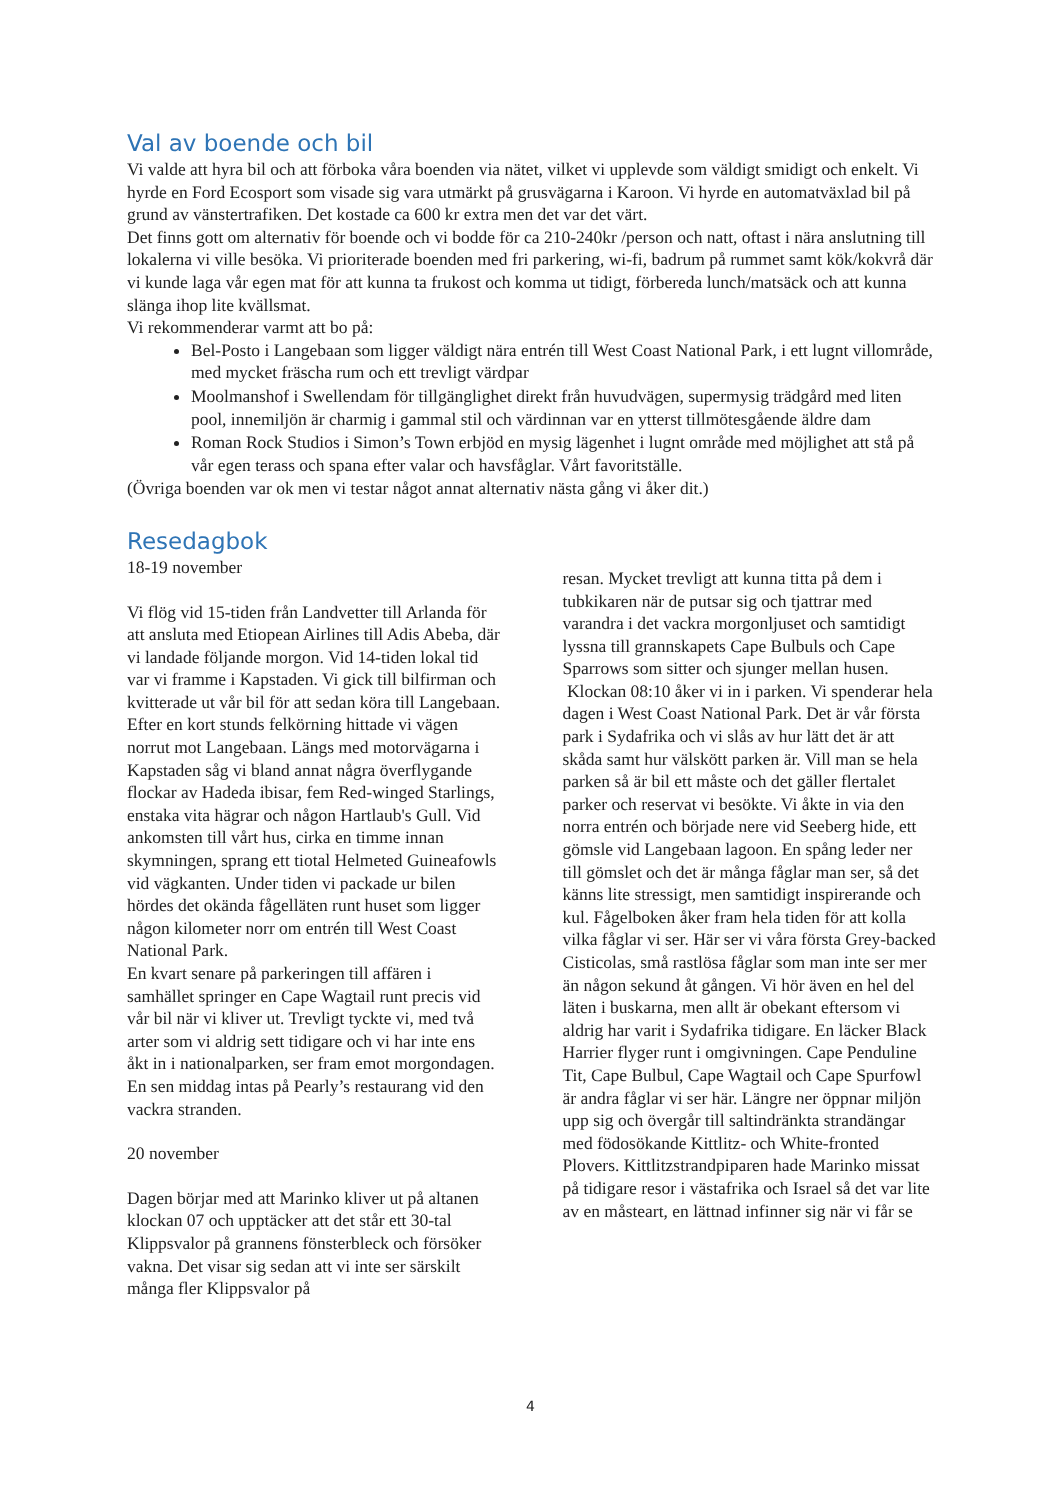Val av boende och bil
Vi valde att hyra bil och att förboka våra boenden via nätet, vilket vi upplevde som väldigt smidigt och enkelt. Vi hyrde en Ford Ecosport som visade sig vara utmärkt på grusvägarna i Karoon. Vi hyrde en automatväxlad bil på grund av vänstertrafiken. Det kostade ca 600 kr extra men det var det värt.
Det finns gott om alternativ för boende och vi bodde för ca 210-240kr /person och natt, oftast i nära anslutning till lokalerna vi ville besöka. Vi prioriterade boenden med fri parkering, wi-fi, badrum på rummet samt kök/kokvrå där vi kunde laga vår egen mat för att kunna ta frukost och komma ut tidigt, förbereda lunch/matsäck och att kunna slänga ihop lite kvällsmat.
Vi rekommenderar varmt att bo på:
Bel-Posto i Langebaan som ligger väldigt nära entrén till West Coast National Park, i ett lugnt villområde, med mycket fräscha rum och ett trevligt värdpar
Moolmanshof i Swellendam för tillgänglighet direkt från huvudvägen, supermysig trädgård med liten pool, innemiljön är charmig i gammal stil och värdinnan var en ytterst tillmötesgående äldre dam
Roman Rock Studios i Simon’s Town erbjöd en mysig lägenhet i lugnt område med möjlighet att stå på vår egen terass och spana efter valar och havsfåglar. Vårt favoritställe.
(Övriga boenden var ok men vi testar något annat alternativ nästa gång vi åker dit.)
Resedagbok
18-19 november
Vi flög vid 15-tiden från Landvetter till Arlanda för att ansluta med Etiopean Airlines till Adis Abeba, där vi landade följande morgon. Vid 14-tiden lokal tid var vi framme i Kapstaden. Vi gick till bilfirman och kvitterade ut vår bil för att sedan köra till Langebaan. Efter en kort stunds felkörning hittade vi vägen norrut mot Langebaan. Längs med motorvägarna i Kapstaden såg vi bland annat några överflygande flockar av Hadeda ibisar, fem Red-winged Starlings, enstaka vita hägrar och någon Hartlaub's Gull. Vid ankomsten till vårt hus, cirka en timme innan skymningen, sprang ett tiotal Helmeted Guineafowls vid vägkanten. Under tiden vi packade ur bilen hördes det okända fågelläten runt huset som ligger någon kilometer norr om entrén till West Coast National Park.
En kvart senare på parkeringen till affären i samhället springer en Cape Wagtail runt precis vid vår bil när vi kliver ut. Trevligt tyckte vi, med två arter som vi aldrig sett tidigare och vi har inte ens åkt in i nationalparken, ser fram emot morgondagen. En sen middag intas på Pearly’s restaurang vid den vackra stranden.
20 november
Dagen börjar med att Marinko kliver ut på altanen klockan 07 och upptäcker att det står ett 30-tal Klippsvalor på grannens fönsterbleck och försöker vakna. Det visar sig sedan att vi inte ser särskilt många fler Klippsvalor på
resan. Mycket trevligt att kunna titta på dem i tubkikaren när de putsar sig och tjattrar med varandra i det vackra morgonljuset och samtidigt lyssna till grannskapets Cape Bulbuls och Cape Sparrows som sitter och sjunger mellan husen.
Klockan 08:10 åker vi in i parken. Vi spenderar hela dagen i West Coast National Park. Det är vår första park i Sydafrika och vi slås av hur lätt det är att skåda samt hur välskött parken är. Vill man se hela parken så är bil ett måste och det gäller flertalet parker och reservat vi besökte. Vi åkte in via den norra entrén och började nere vid Seeberg hide, ett gömsle vid Langebaan lagoon. En spång leder ner till gömslet och det är många fåglar man ser, så det känns lite stressigt, men samtidigt inspirerande och kul. Fågelboken åker fram hela tiden för att kolla vilka fåglar vi ser. Här ser vi våra första Grey-backed Cisticolas, små rastlösa fåglar som man inte ser mer än någon sekund åt gången. Vi hör även en hel del läten i buskarna, men allt är obekant eftersom vi aldrig har varit i Sydafrika tidigare. En läcker Black Harrier flyger runt i omgivningen. Cape Penduline Tit, Cape Bulbul, Cape Wagtail och Cape Spurfowl är andra fåglar vi ser här. Längre ner öppnar miljön upp sig och övergår till saltindränkta strandängar med födosökande Kittlitz- och White-fronted Plovers. Kittlitzstrandpiparen hade Marinko missat på tidigare resor i västafrika och Israel så det var lite av en måsteart, en lättnad infinner sig när vi får se
4